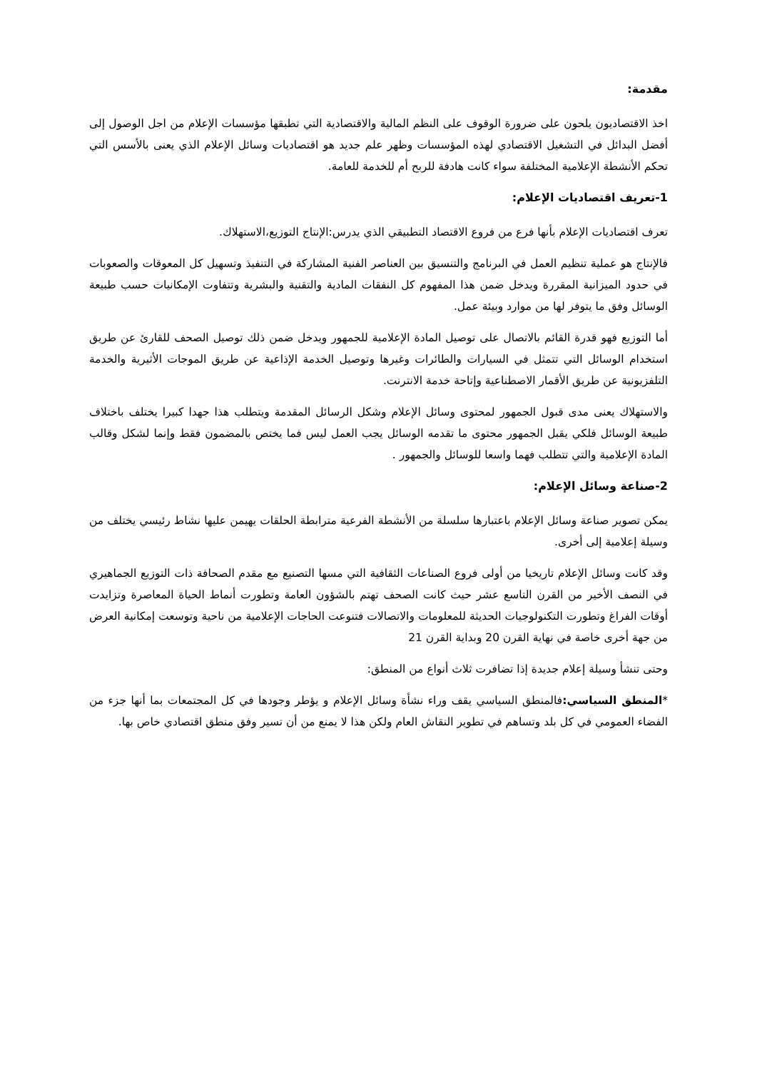مقدمة:
اخذ الاقتصاديون يلحون على ضرورة الوقوف على النظم المالية والاقتصادية التي تطبقها مؤسسات الإعلام من اجل الوصول إلى أفضل البدائل في التشغيل الاقتصادي لهذه المؤسسات وظهر علم جديد هو اقتصاديات وسائل الإعلام الذي يعنى بالأسس التي تحكم الأنشطة الإعلامية المختلفة سواء كانت هادفة للربح أم للخدمة للعامة.
1-تعريف اقتصاديات الإعلام:
تعرف اقتصاديات الإعلام بأنها فرع من فروع الاقتصاد التطبيقي الذي يدرس:الإنتاج التوزيع،الاستهلاك.
فالإنتاج هو عملية تنظيم العمل في البرنامج والتنسيق بين العناصر الفنية المشاركة في التنفيذ وتسهيل كل المعوقات والصعوبات في حدود الميزانية المقررة ويدخل ضمن هذا المفهوم كل النفقات المادية والتقنية والبشرية وتتفاوت الإمكانيات حسب طبيعة الوسائل وفق ما يتوفر لها من موارد وبيئة عمل.
أما التوزيع فهو قدرة القائم بالاتصال على توصيل المادة الإعلامية للجمهور ويدخل ضمن ذلك توصيل الصحف للقارئ عن طريق استخدام الوسائل التي تتمثل في السيارات والطائرات وغيرها وتوصيل الخدمة الإذاعية عن طريق الموجات الأثيرية والخدمة التلفزيونية عن طريق الأقمار الاصطناعية وإتاحة خدمة الانترنت.
والاستهلاك يعنى مدى قبول الجمهور لمحتوى وسائل الإعلام وشكل الرسائل المقدمة ويتطلب هذا جهدا كبيرا يختلف باختلاف طبيعة الوسائل فلكي يقبل الجمهور محتوى ما تقدمه الوسائل يجب العمل ليس فما يختص بالمضمون فقط وإنما لشكل وقالب المادة الإعلامية والتي تتطلب فهما واسعا للوسائل والجمهور .
2-صناعة وسائل الإعلام:
يمكن تصوير صناعة وسائل الإعلام باعتبارها سلسلة من الأنشطة الفرعية مترابطة الحلقات يهيمن عليها نشاط رئيسي يختلف من وسيلة إعلامية إلى أخرى.
وقد كانت وسائل الإعلام تاريخيا من أولى فروع الصناعات الثقافية التي مسها التصنيع مع مقدم الصحافة ذات التوزيع الجماهيري في النصف الأخير من القرن التاسع عشر حيث كانت الصحف تهتم بالشؤون العامة وتطورت أنماط الحياة المعاصرة وتزايدت أوقات الفراغ وتطورت التكنولوجيات الحديثة للمعلومات والاتصالات فتنوعت الحاجات الإعلامية من ناحية وتوسعت إمكانية العرض من جهة أخرى خاصة في نهاية القرن 20 وبداية القرن 21
وحتى تنشأ وسيلة إعلام جديدة إذا تضافرت ثلاث أنواع من المنطق:
*المنطق السياسي: فالمنطق السياسي يقف وراء نشأة وسائل الإعلام و يؤطر وجودها في كل المجتمعات بما أنها جزء من الفضاء العمومي في كل بلد وتساهم في تطوير النقاش العام ولكن هذا لا يمنع من أن تسير وفق منطق اقتصادي خاص بها.